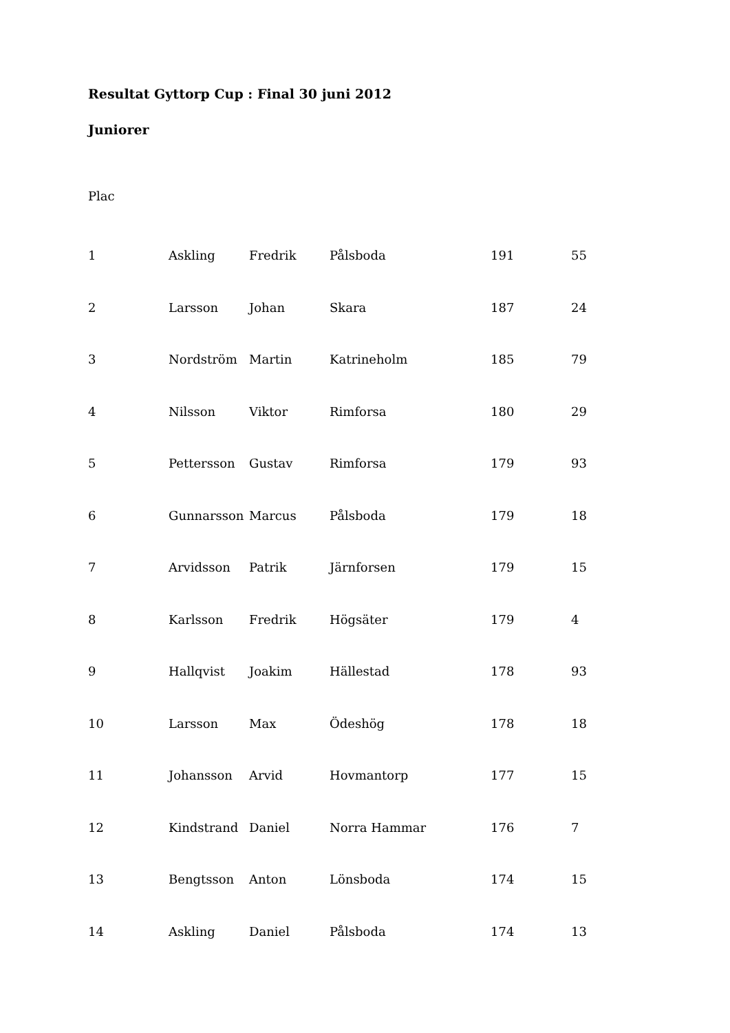Resultat Gyttorp Cup : Final 30 juni 2012
Juniorer
Plac
| 1 | Askling | Fredrik | Pålsboda | 191 | 55 |
| 2 | Larsson | Johan | Skara | 187 | 24 |
| 3 | Nordström | Martin | Katrineholm | 185 | 79 |
| 4 | Nilsson | Viktor | Rimforsa | 180 | 29 |
| 5 | Pettersson | Gustav | Rimforsa | 179 | 93 |
| 6 | Gunnarsson | Marcus | Pålsboda | 179 | 18 |
| 7 | Arvidsson | Patrik | Järnforsen | 179 | 15 |
| 8 | Karlsson | Fredrik | Högsäter | 179 | 4 |
| 9 | Hallqvist | Joakim | Hällestad | 178 | 93 |
| 10 | Larsson | Max | Ödeshög | 178 | 18 |
| 11 | Johansson | Arvid | Hovmantorp | 177 | 15 |
| 12 | Kindstrand | Daniel | Norra Hammar | 176 | 7 |
| 13 | Bengtsson | Anton | Lönsboda | 174 | 15 |
| 14 | Askling | Daniel | Pålsboda | 174 | 13 |